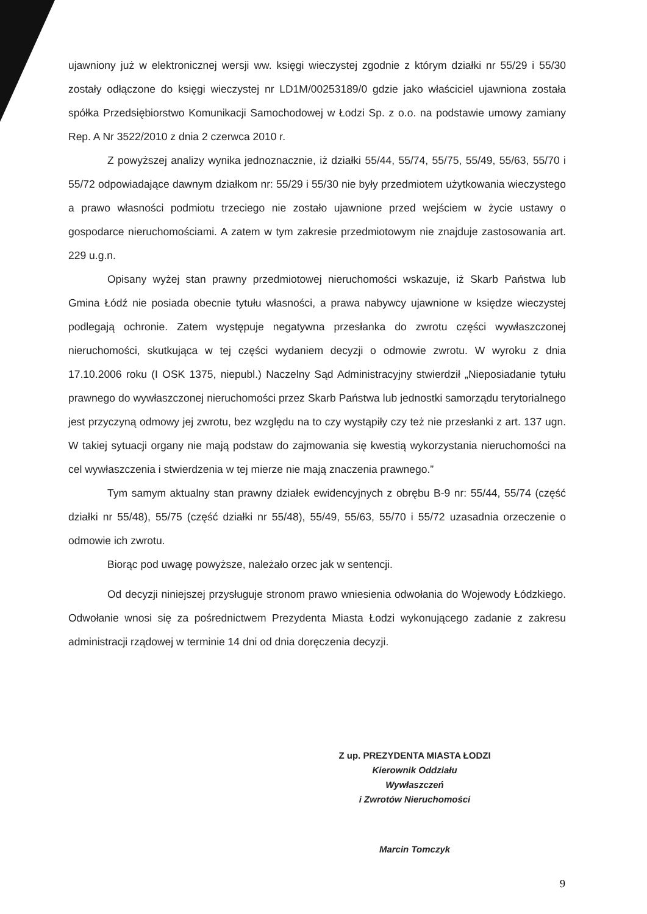ujawniony już w elektronicznej wersji ww. księgi wieczystej zgodnie z którym działki nr 55/29 i 55/30 zostały odłączone do księgi wieczystej nr LD1M/00253189/0 gdzie jako właściciel ujawniona została spółka Przedsiębiorstwo Komunikacji Samochodowej w Łodzi Sp. z o.o. na podstawie umowy zamiany Rep. A Nr 3522/2010 z dnia 2 czerwca 2010 r.
Z powyższej analizy wynika jednoznacznie, iż działki 55/44, 55/74, 55/75, 55/49, 55/63, 55/70 i 55/72 odpowiadające dawnym działkom nr: 55/29 i 55/30 nie były przedmiotem użytkowania wieczystego a prawo własności podmiotu trzeciego nie zostało ujawnione przed wejściem w życie ustawy o gospodarce nieruchomościami. A zatem w tym zakresie przedmiotowym nie znajduje zastosowania art. 229 u.g.n.
Opisany wyżej stan prawny przedmiotowej nieruchomości wskazuje, iż Skarb Państwa lub Gmina Łódź nie posiada obecnie tytułu własności, a prawa nabywcy ujawnione w księdze wieczystej podlegają ochronie. Zatem występuje negatywna przesłanka do zwrotu części wywłaszczonej nieruchomości, skutkująca w tej części wydaniem decyzji o odmowie zwrotu. W wyroku z dnia 17.10.2006 roku (I OSK 1375, niepubl.) Naczelny Sąd Administracyjny stwierdził „Nieposiadanie tytułu prawnego do wywłaszczonej nieruchomości przez Skarb Państwa lub jednostki samorządu terytorialnego jest przyczyną odmowy jej zwrotu, bez względu na to czy wystąpiły czy też nie przesłanki z art. 137 ugn. W takiej sytuacji organy nie mają podstaw do zajmowania się kwestią wykorzystania nieruchomości na cel wywłaszczenia i stwierdzenia w tej mierze nie mają znaczenia prawnego.”
Tym samym aktualny stan prawny działek ewidencyjnych z obrębu B-9 nr: 55/44, 55/74 (część działki nr 55/48), 55/75 (część działki nr 55/48), 55/49, 55/63, 55/70 i 55/72 uzasadnia orzeczenie o odmowie ich zwrotu.
Biorąc pod uwagę powyższe, należało orzec jak w sentencji.
Od decyzji niniejszej przysługuje stronom prawo wniesienia odwołania do Wojewody Łódzkiego. Odwołanie wnosi się za pośrednictwem Prezydenta Miasta Łodzi wykonującego zadanie z zakresu administracji rządowej w terminie 14 dni od dnia doręczenia decyzji.
Z up. PREZYDENTA MIASTA ŁODZI
Kierownik Oddziału
Wywłaszczeń
i Zwrotów Nieruchomości
Marcin Tomczyk
9